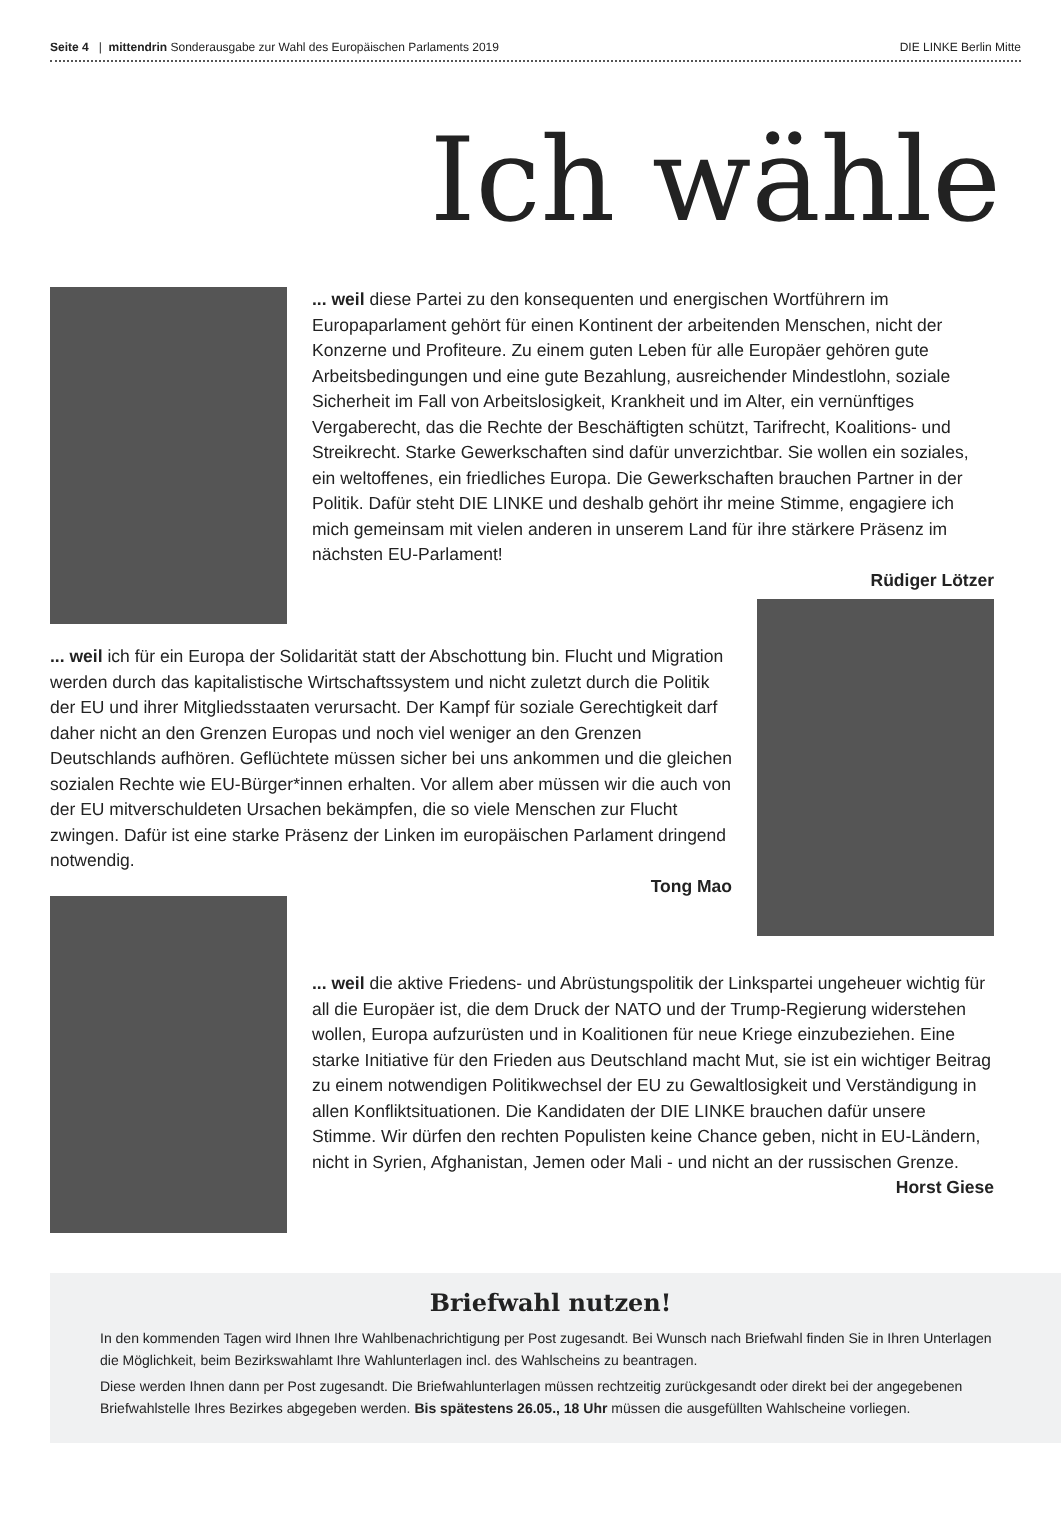Seite 4 | mittendrin Sonderausgabe zur Wahl des Europäischen Parlaments 2019
DIE LINKE Berlin Mitte
Ich wähle
... weil diese Partei zu den konsequenten und energischen Wortführern im Europaparlament gehört für einen Kontinent der arbeitenden Menschen, nicht der Konzerne und Profiteure. Zu einem guten Leben für alle Europäer gehören gute Arbeitsbedingungen und eine gute Bezahlung, ausreichender Mindestlohn, soziale Sicherheit im Fall von Arbeitslosigkeit, Krankheit und im Alter, ein vernünftiges Vergaberecht, das die Rechte der Beschäftigten schützt, Tarifrecht, Koalitions- und Streikrecht. Starke Gewerkschaften sind dafür unverzichtbar. Sie wollen ein soziales, ein weltoffenes, ein friedliches Europa. Die Gewerkschaften brauchen Partner in der Politik. Dafür steht DIE LINKE und deshalb gehört ihr meine Stimme, engagiere ich mich gemeinsam mit vielen anderen in unserem Land für ihre stärkere Präsenz im nächsten EU-Parlament!
Rüdiger Lötzer
... weil ich für ein Europa der Solidarität statt der Abschottung bin. Flucht und Migration werden durch das kapitalistische Wirtschaftssystem und nicht zuletzt durch die Politik der EU und ihrer Mitgliedsstaaten verursacht. Der Kampf für soziale Gerechtigkeit darf daher nicht an den Grenzen Europas und noch viel weniger an den Grenzen Deutschlands aufhören. Geflüchtete müssen sicher bei uns ankommen und die gleichen sozialen Rechte wie EU-Bürger*innen erhalten. Vor allem aber müssen wir die auch von der EU mitverschuldeten Ursachen bekämpfen, die so viele Menschen zur Flucht zwingen. Dafür ist eine starke Präsenz der Linken im europäischen Parlament dringend notwendig.
Tong Mao
... weil die aktive Friedens- und Abrüstungspolitik der Linkspartei ungeheuer wichtig für all die Europäer ist, die dem Druck der NATO und der Trump-Regierung widerstehen wollen, Europa aufzurüsten und in Koalitionen für neue Kriege einzubeziehen. Eine starke Initiative für den Frieden aus Deutschland macht Mut, sie ist ein wichtiger Beitrag zu einem notwendigen Politikwechsel der EU zu Gewaltlosigkeit und Verständigung in allen Konfliktsituationen. Die Kandidaten der DIE LINKE brauchen dafür unsere Stimme. Wir dürfen den rechten Populisten keine Chance geben, nicht in EU-Ländern, nicht in Syrien, Afghanistan, Jemen oder Mali - und nicht an der russischen Grenze.
Horst Giese
Briefwahl nutzen!
In den kommenden Tagen wird Ihnen Ihre Wahlbenachrichtigung per Post zugesandt. Bei Wunsch nach Briefwahl finden Sie in Ihren Unterlagen die Möglichkeit, beim Bezirkswahlamt Ihre Wahlunterlagen incl. des Wahlscheins zu beantragen.
Diese werden Ihnen dann per Post zugesandt. Die Briefwahlunterlagen müssen rechtzeitig zurückgesandt oder direkt bei der angegebenen Briefwahlstelle Ihres Bezirkes abgegeben werden. Bis spätestens 26.05., 18 Uhr müssen die ausgefüllten Wahlscheine vorliegen.